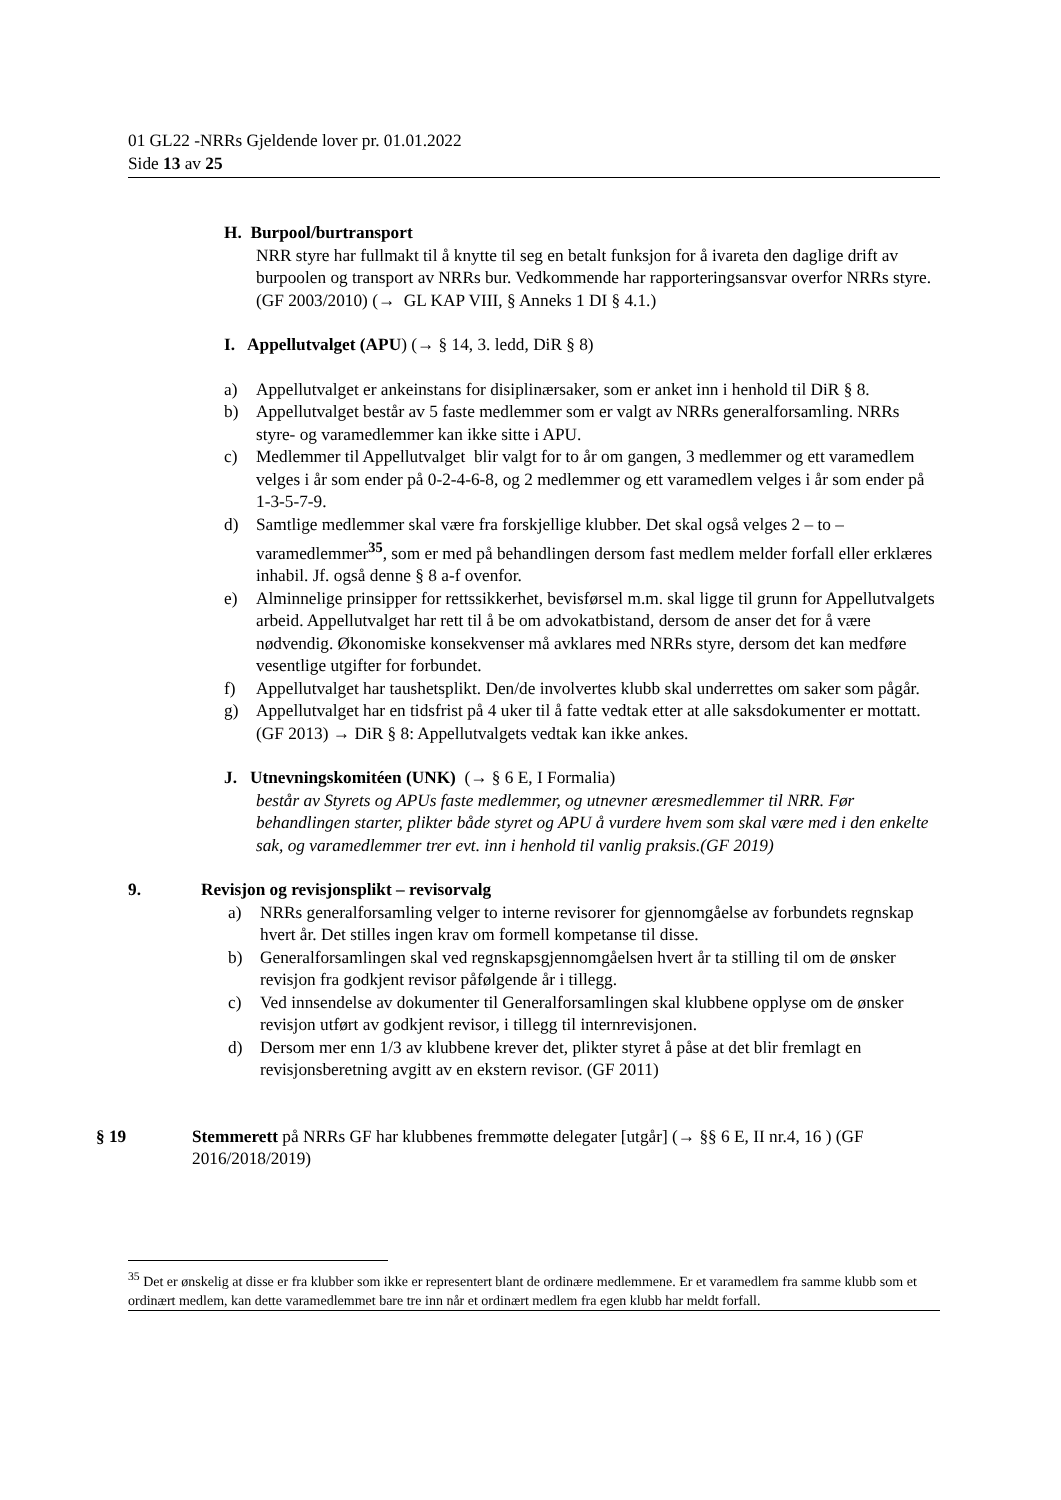01 GL22 -NRRs Gjeldende lover pr. 01.01.2022
Side 13 av 25
H. Burpool/burtransport
NRR styre har fullmakt til å knytte til seg en betalt funksjon for å ivareta den daglige drift av burpoolen og transport av NRRs bur. Vedkommende har rapporteringsansvar overfor NRRs styre. (GF 2003/2010) (→ GL KAP VIII, § Anneks 1 DI § 4.1.)
I. Appellutvalget (APU) (→ § 14, 3. ledd, DiR § 8)
a) Appellutvalget er ankeinstans for disiplinærsaker, som er anket inn i henhold til DiR § 8.
b) Appellutvalget består av 5 faste medlemmer som er valgt av NRRs generalforsamling. NRRs styre- og varamedlemmer kan ikke sitte i APU.
c) Medlemmer til Appellutvalget blir valgt for to år om gangen, 3 medlemmer og ett varamedlem velges i år som ender på 0-2-4-6-8, og 2 medlemmer og ett varamedlem velges i år som ender på 1-3-5-7-9.
d) Samtlige medlemmer skal være fra forskjellige klubber. Det skal også velges 2 – to – varamedlemmer<sup>35</sup>, som er med på behandlingen dersom fast medlem melder forfall eller erklæres inhabil. Jf. også denne § 8 a-f ovenfor.
e) Alminnelige prinsipper for rettssikkerhet, bevisførsel m.m. skal ligge til grunn for Appellutvalgets arbeid. Appellutvalget har rett til å be om advokatbistand, dersom de anser det for å være nødvendig. Økonomiske konsekvenser må avklares med NRRs styre, dersom det kan medføre vesentlige utgifter for forbundet.
f) Appellutvalget har taushetsplikt. Den/de involvertes klubb skal underrettes om saker som pågår.
g) Appellutvalget har en tidsfrist på 4 uker til å fatte vedtak etter at alle saksdokumenter er mottatt. (GF 2013) → DiR § 8: Appellutvalgets vedtak kan ikke ankes.
J. Utnevningskomitéen (UNK) (→ § 6 E, I Formalia)
består av Styrets og APUs faste medlemmer, og utnevner æresmedlemmer til NRR. Før behandlingen starter, plikter både styret og APU å vurdere hvem som skal være med i den enkelte sak, og varamedlemmer trer evt. inn i henhold til vanlig praksis.(GF 2019)
9. Revisjon og revisjonsplikt – revisorvalg
a) NRRs generalforsamling velger to interne revisorer for gjennomgåelse av forbundets regnskap hvert år. Det stilles ingen krav om formell kompetanse til disse.
b) Generalforsamlingen skal ved regnskapsgjennomgåelsen hvert år ta stilling til om de ønsker revisjon fra godkjent revisor påfølgende år i tillegg.
c) Ved innsendelse av dokumenter til Generalforsamlingen skal klubbene opplyse om de ønsker revisjon utført av godkjent revisor, i tillegg til internrevisjonen.
d) Dersom mer enn 1/3 av klubbene krever det, plikter styret å påse at det blir fremlagt en revisjonsberetning avgitt av en ekstern revisor. (GF 2011)
§ 19 Stemmerett på NRRs GF har klubbenes fremmøtte delegater [utgår] (→ §§ 6 E, II nr.4, 16 ) (GF 2016/2018/2019)
<sup>35</sup> Det er ønskelig at disse er fra klubber som ikke er representert blant de ordinære medlemmene. Er et varamedlem fra samme klubb som et ordinært medlem, kan dette varamedlemmet bare tre inn når et ordinært medlem fra egen klubb har meldt forfall.